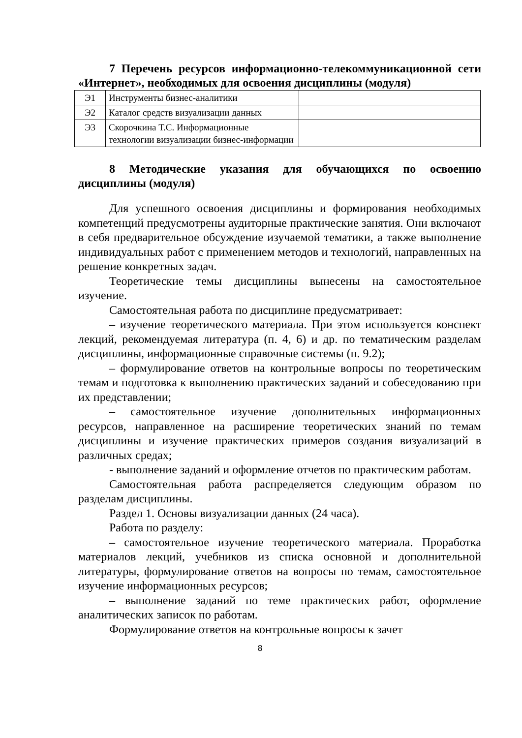7 Перечень ресурсов информационно-телекоммуникационной сети «Интернет», необходимых для освоения дисциплины (модуля)
| Э1 | Инструменты бизнес-аналитики | |
| Э2 | Каталог средств визуализации данных | |
| Э3 | Скорочкина Т.С. Информационные технологии визуализации бизнес-информации | |
8 Методические указания для обучающихся по освоению дисциплины (модуля)
Для успешного освоения дисциплины и формирования необходимых компетенций предусмотрены аудиторные практические занятия. Они включают в себя предварительное обсуждение изучаемой тематики, а также выполнение индивидуальных работ с применением методов и технологий, направленных на решение конкретных задач.
Теоретические темы дисциплины вынесены на самостоятельное изучение.
Самостоятельная работа по дисциплине предусматривает:
– изучение теоретического материала. При этом используется конспект лекций, рекомендуемая литература (п. 4, 6) и др. по тематическим разделам дисциплины, информационные справочные системы (п. 9.2);
– формулирование ответов на контрольные вопросы по теоретическим темам и подготовка к выполнению практических заданий и собеседованию при их представлении;
– самостоятельное изучение дополнительных информационных ресурсов, направленное на расширение теоретических знаний по темам дисциплины и изучение практических примеров создания визуализаций в различных средах;
- выполнение заданий и оформление отчетов по практическим работам.
Самостоятельная работа распределяется следующим образом по разделам дисциплины.
Раздел 1. Основы визуализации данных (24 часа).
Работа по разделу:
– самостоятельное изучение теоретического материала. Проработка материалов лекций, учебников из списка основной и дополнительной литературы, формулирование ответов на вопросы по темам, самостоятельное изучение информационных ресурсов;
– выполнение заданий по теме практических работ, оформление аналитических записок по работам.
Формулирование ответов на контрольные вопросы к зачет
8